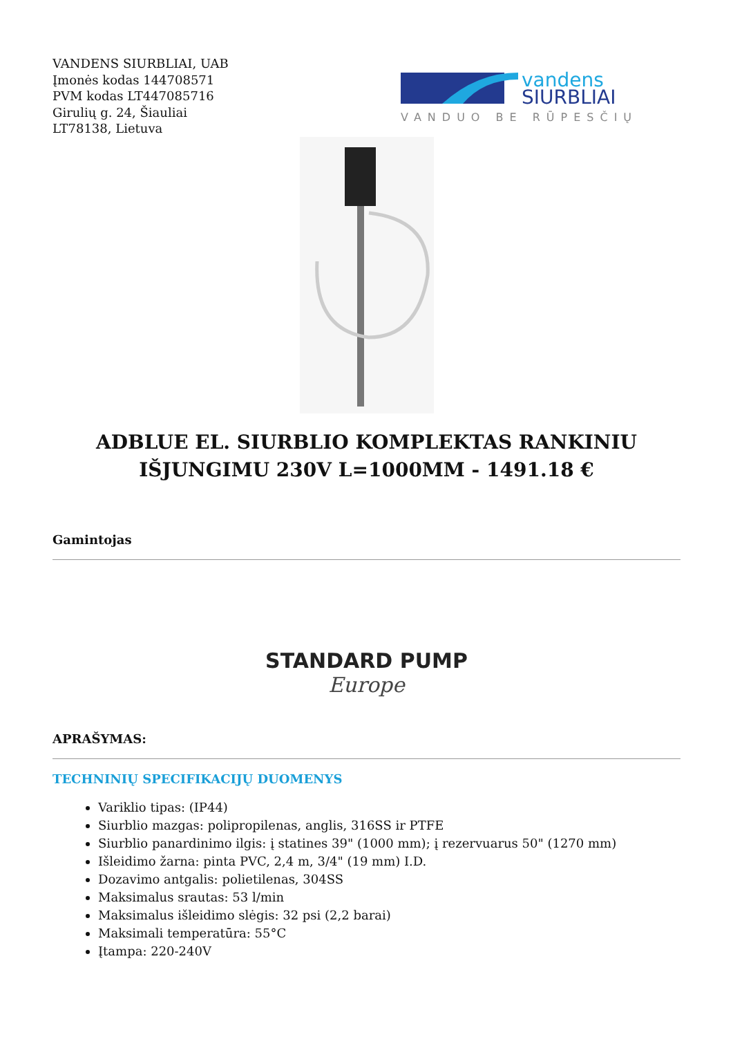VANDENS SIURBLIAI, UAB
Įmonės kodas 144708571
PVM kodas LT447085716
Girulių g. 24, Šiauliai
LT78138, Lietuva
vandens
SIURBLIAI
VANDUO BE RŪPESČIŲ
ADBLUE EL. SIURBLIO KOMPLEKTAS RANKINIU IŠJUNGIMU 230V L=1000MM - 1491.18 €
Gamintojas
STANDARD PUMP
Europe
APRAŠYMAS:
TECHNINIŲ SPECIFIKACIJŲ DUOMENYS
Variklio tipas: (IP44)
Siurblio mazgas: polipropilenas, anglis, 316SS ir PTFE
Siurblio panardinimo ilgis: į statines 39" (1000 mm); į rezervuarus 50" (1270 mm)
Išleidimo žarna: pinta PVC, 2,4 m, 3/4" (19 mm) I.D.
Dozavimo antgalis: polietilenas, 304SS
Maksimalus srautas: 53 l/min
Maksimalus išleidimo slėgis: 32 psi (2,2 barai)
Maksimali temperatūra: 55°C
Įtampa: 220-240V